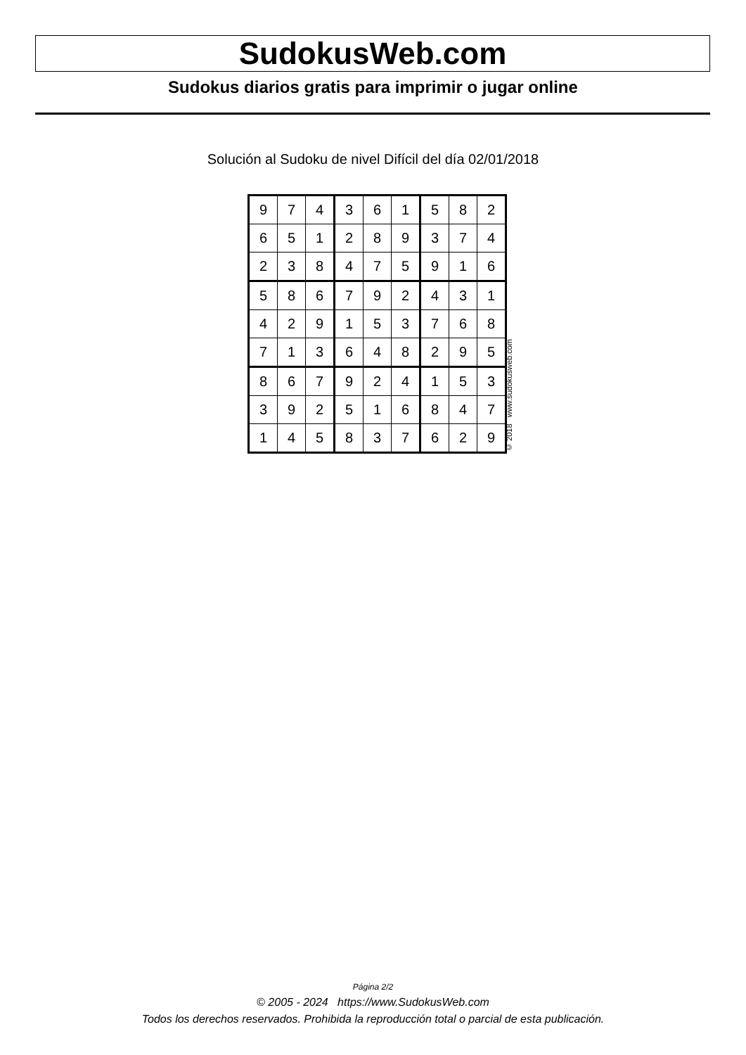SudokusWeb.com
Sudokus diarios gratis para imprimir o jugar online
Solución al Sudoku de nivel Difícil del día 02/01/2018
| 9 | 7 | 4 | 3 | 6 | 1 | 5 | 8 | 2 |
| 6 | 5 | 1 | 2 | 8 | 9 | 3 | 7 | 4 |
| 2 | 3 | 8 | 4 | 7 | 5 | 9 | 1 | 6 |
| 5 | 8 | 6 | 7 | 9 | 2 | 4 | 3 | 1 |
| 4 | 2 | 9 | 1 | 5 | 3 | 7 | 6 | 8 |
| 7 | 1 | 3 | 6 | 4 | 8 | 2 | 9 | 5 |
| 8 | 6 | 7 | 9 | 2 | 4 | 1 | 5 | 3 |
| 3 | 9 | 2 | 5 | 1 | 6 | 8 | 4 | 7 |
| 1 | 4 | 5 | 8 | 3 | 7 | 6 | 2 | 9 |
© 2018 www.sudokusweb.com
Página 2/2
© 2005 - 2024 https://www.SudokusWeb.com
Todos los derechos reservados. Prohibida la reproducción total o parcial de esta publicación.